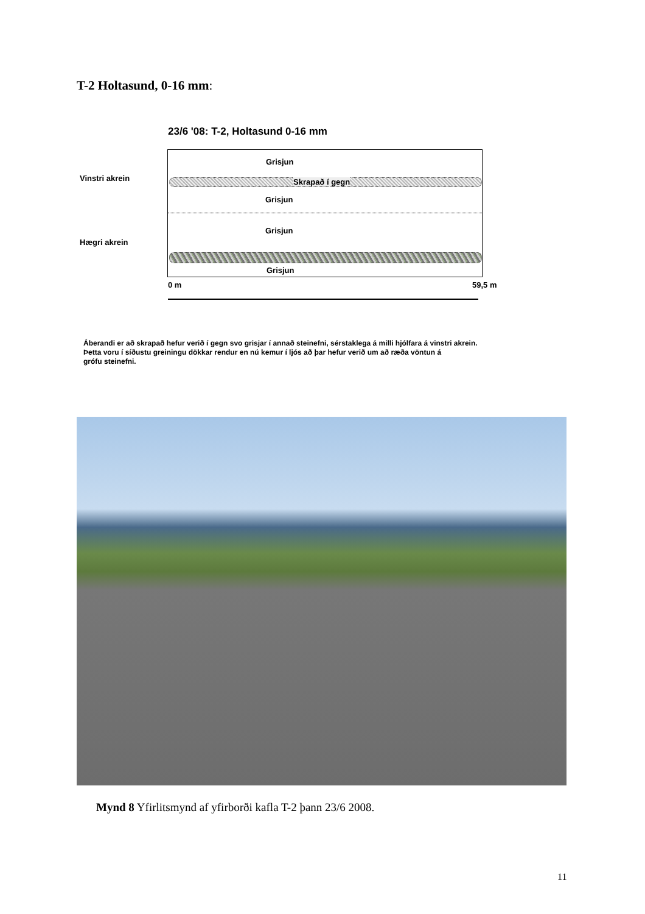T-2 Holtasund, 0-16 mm:
23/6 '08: T-2, Holtasund 0-16 mm
Vinstri akrein
Hægri akrein
Grisjun
Skrapað í gegn
Grisjun
Grisjun
Grisjun
0 m 59,5 m
Áberandi er að skrapað hefur verið í gegn svo grisjar í annað steinefni, sérstaklega á milli hjólfara á vinstri akrein.
Þetta voru í síðustu greiningu dökkar rendur en nú kemur í ljós að þar hefur verið um að ræða vöntun á
grófu steinefni.
Mynd 8 Yfirlitsmynd af yfirborði kafla T-2 þann 23/6 2008.
11